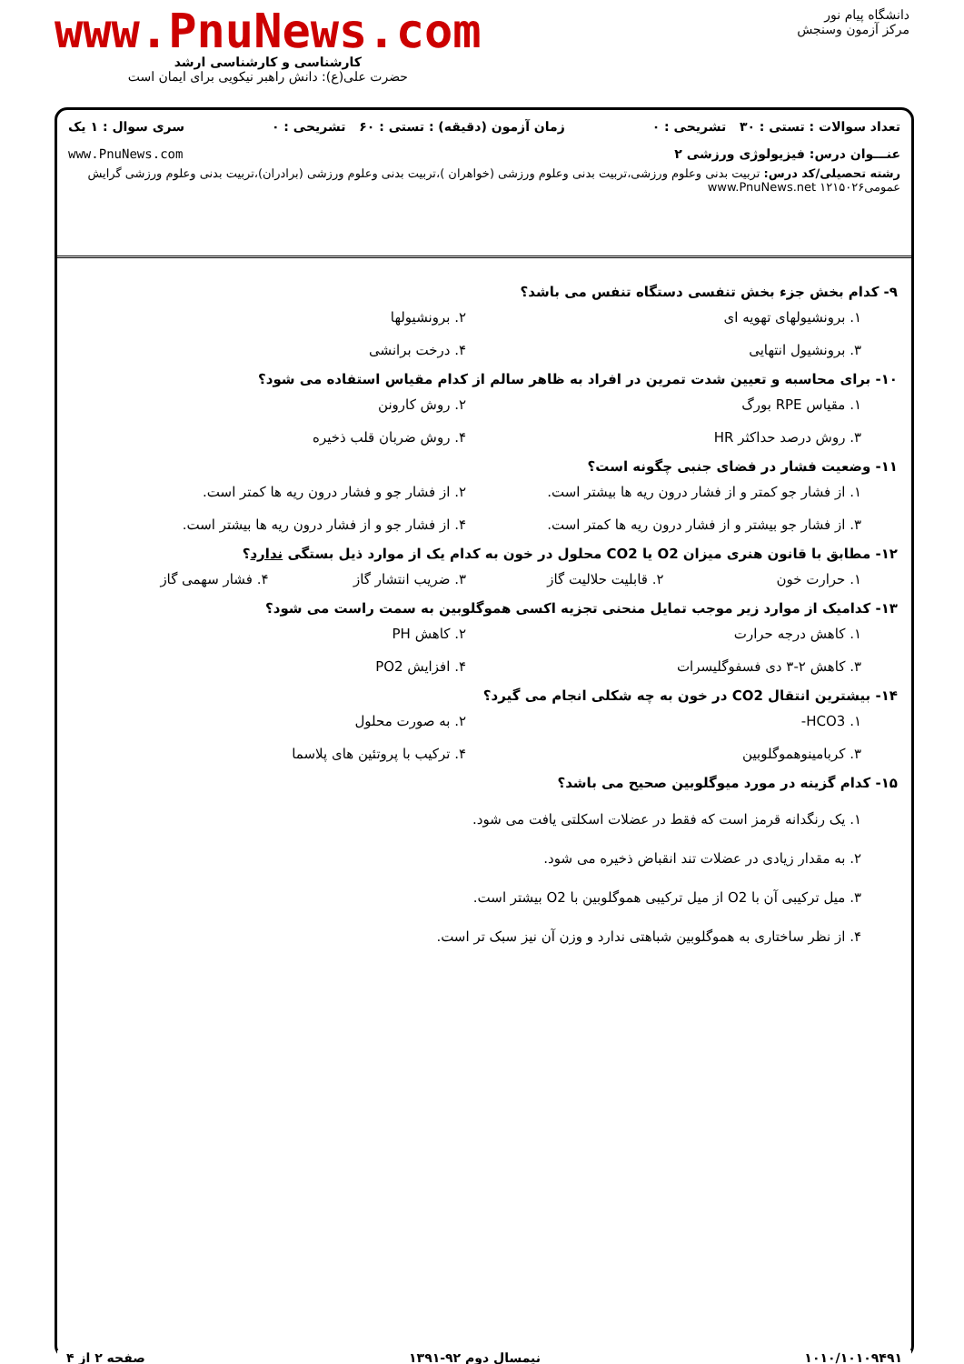دانشگاه پیام نور
مرکز آزمون وسنجش
www.PnuNews.com
کارشناسی و کارشناسی ارشد
حضرت علی(ع): دانش راهبر نیکویی برای ایمان است
تعداد سوالات : تستی : ۳۰ تشریحی : ۰ زمان آزمون (دقیقه) : تستی : ۶۰ تشریحی : ۰ سری سوال : ۱ یک
عنـــوان درس: فیزیولوژی ورزشی ۲ www.PnuNews.com
رشته تحصیلی/کد درس: تربیت بدنی وعلوم ورزشی،تربیت بدنی وعلوم ورزشی (خواهران )،تربیت بدنی وعلوم ورزشی (برادران)،تربیت بدنی وعلوم ورزشی گرایش عمومی۱۲۱۵۰۲۶ www.PnuNews.net
۹- کدام بخش جزء بخش تنفسی دستگاه تنفس می باشد؟
۱. برونشیولهای تهویه ای ۲. برونشیولها ۳. برونشیول انتهایی ۴. درخت برانشی
۱۰- برای محاسبه و تعیین شدت تمرین در افراد به ظاهر سالم از کدام مقیاس استفاده می شود؟
۱. مقیاس RPE بورگ ۲. روش کارونن ۳. روش درصد حداکثر HR ۴. روش ضربان قلب ذخیره
۱۱- وضعیت فشار در فضای جنبی چگونه است؟
۱. از فشار جو کمتر و از فشار درون ریه ها بیشتر است. ۲. از فشار جو و فشار درون ریه ها کمتر است. ۳. از فشار جو بیشتر و از فشار درون ریه ها کمتر است. ۴. از فشار جو و از فشار درون ریه ها بیشتر است.
۱۲- مطابق با قانون هنری میزان O2 یا CO2 محلول در خون به کدام یک از موارد ذیل بستگی ندارد؟
۱. حرارت خون ۲. قابلیت حلالیت گاز ۳. ضریب انتشار گاز ۴. فشار سهمی گاز
۱۳- کدامیک از موارد زیر موجب تمایل منحنی تجزیه اکسی هموگلوبین به سمت راست می شود؟
۱. کاهش درجه حرارت ۲. کاهش PH ۳. کاهش ۲-۳ دی فسفوگلیسرات ۴. افزایش PO2
۱۴- بیشترین انتقال CO2 در خون به چه شکلی انجام می گیرد؟
۱. HCO3- ۲. به صورت محلول ۳. کربامینوهموگلوبین ۴. ترکیب با پروتئین های پلاسما
۱۵- کدام گزینه در مورد میوگلوبین صحیح می باشد؟
۱. یک رنگدانه قرمز است که فقط در عضلات اسکلتی یافت می شود.
۲. به مقدار زیادی در عضلات تند انقباض ذخیره می شود.
۳. میل ترکیبی آن با O2 از میل ترکیبی هموگلوبین با O2 بیشتر است.
۴. از نظر ساختاری به هموگلوبین شباهتی ندارد و وزن آن نیز سبک تر است.
۱۰۱۰/۱۰۱۰۹۴۹۱ نیمسال دوم ۹۲-۱۳۹۱ صفحه ۲ از ۴